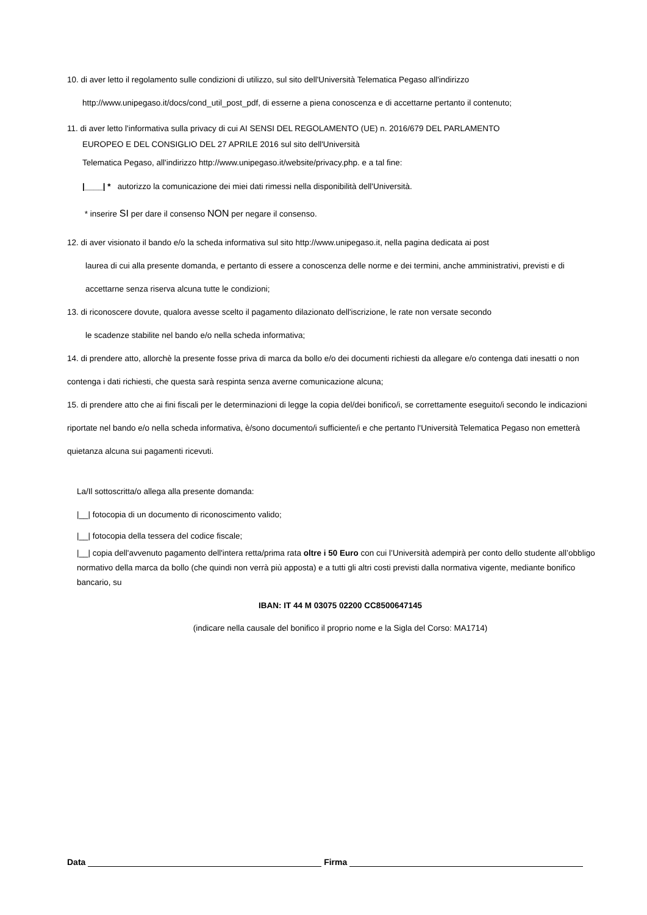10. di aver letto il regolamento sulle condizioni di utilizzo, sul sito dell'Università Telematica Pegaso all'indirizzo
http://www.unipegaso.it/docs/cond_util_post_pdf, di esserne a piena conoscenza e di accettarne pertanto il contenuto;
11. di aver letto l'informativa sulla privacy di cui AI SENSI DEL REGOLAMENTO (UE) n. 2016/679 DEL PARLAMENTO
EUROPEO E DEL CONSIGLIO DEL 27 APRILE 2016 sul sito dell'Università
Telematica Pegaso, all'indirizzo http://www.unipegaso.it/website/privacy.php. e a tal fine:
|____| * autorizzo la comunicazione dei miei dati rimessi nella disponibilità dell'Università.
* inserire SI per dare il consenso NON per negare il consenso.
12. di aver visionato il bando e/o la scheda informativa sul sito http://www.unipegaso.it, nella pagina dedicata ai post
laurea di cui alla presente domanda, e pertanto di essere a conoscenza delle norme e dei termini, anche amministrativi, previsti e di accettarne senza riserva alcuna tutte le condizioni;
13. di riconoscere dovute, qualora avesse scelto il pagamento dilazionato dell'iscrizione, le rate non versate secondo
le scadenze stabilite nel bando e/o nella scheda informativa;
14. di prendere atto, allorchè la presente fosse priva di marca da bollo e/o dei documenti richiesti da allegare e/o contenga dati inesatti o non contenga i dati richiesti, che questa sarà respinta senza averne comunicazione alcuna;
15. di prendere atto che ai fini fiscali per le determinazioni di legge la copia del/dei bonifico/i, se correttamente eseguito/i secondo le indicazioni riportate nel bando e/o nella scheda informativa, è/sono documento/i sufficiente/i e che pertanto l'Università Telematica Pegaso non emetterà quietanza alcuna sui pagamenti ricevuti.
La/Il sottoscritta/o allega alla presente domanda:
|__| fotocopia di un documento di riconoscimento valido;
|__| fotocopia della tessera del codice fiscale;
|__| copia dell'avvenuto pagamento dell'intera retta/prima rata oltre i 50 Euro con cui l’Università adempirà per conto dello studente all’obbligo normativo della marca da bollo (che quindi non verrà più apposta) e a tutti gli altri costi previsti dalla normativa vigente, mediante bonifico bancario, su
IBAN: IT 44 M 03075 02200 CC8500647145
(indicare nella causale del bonifico il proprio nome e la Sigla del Corso: MA1714)
Data Firma